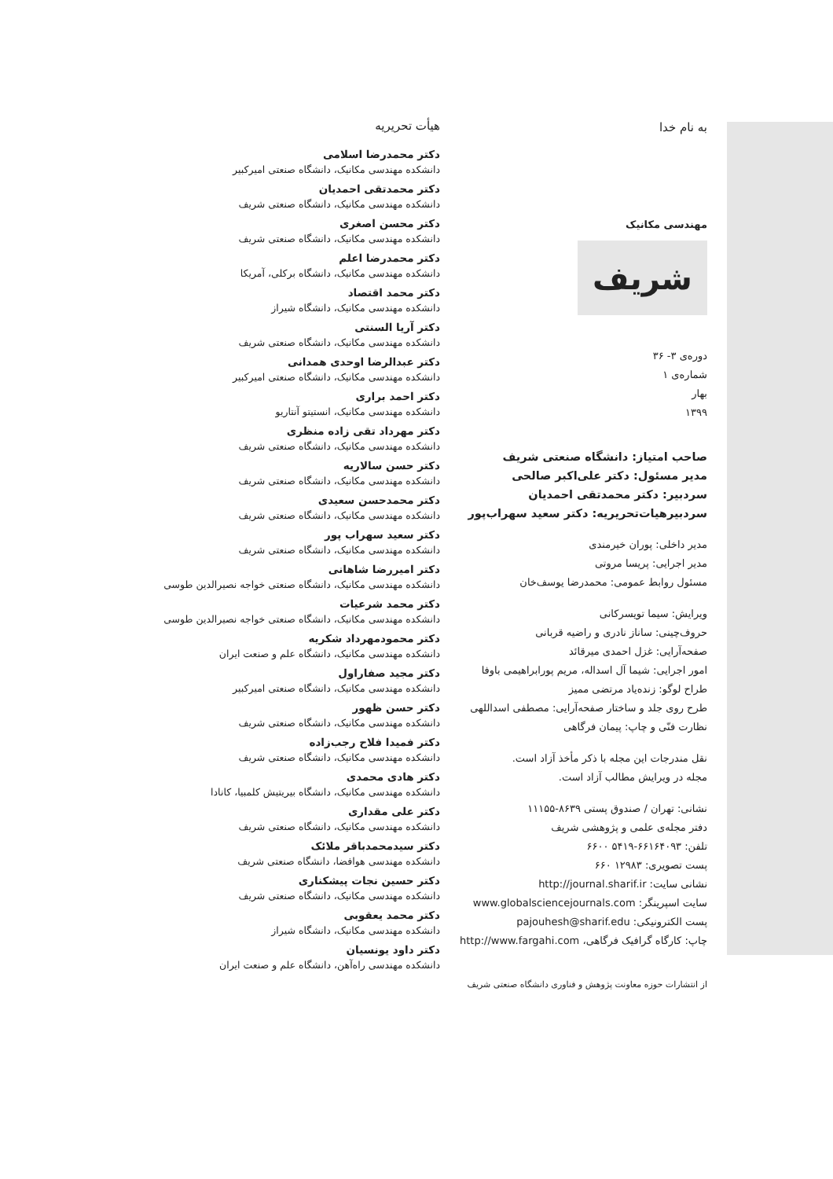به نام خدا
مهندسی مکانیک
شریف
دوره‌ی ۳- ۳۶
شماره‌ی ۱
بهار
۱۳۹۹
صاحب امتیاز: دانشگاه صنعتی شریف
مدیر مسئول: دکتر علی‌اکبر صالحی
سردبیر: دکتر محمدتقی احمدیان
سردبیرهیات‌تحریریه: دکتر سعید سهراب‌پور
مدیر داخلی: پوران خیرمندی
مدیر اجرایی: پریسا مروتی
مسئول روابط عمومی: محمدرضا یوسف‌خان
ویرایش: سیما تویسرکانی
حروف‌چینی: ساناز نادری و راضیه قربانی
صفحه‌آرایی: غزل احمدی میرقائد
امور اجرایی: شیما آل اسداله، مریم پورابراهیمی باوفا
طراح لوگو: زنده‌یاد مرتضی ممیز
طرح روی جلد و ساختار صفحه‌آرایی: مصطفی اسداللهی
نظارت فنّی و چاپ: پیمان فرگاهی
نقل مندرجات این مجله با ذکر مأخذ آزاد است.
مجله در ویرایش مطالب آزاد است.
نشانی: تهران / صندوق پستی ۸۶۳۹-۱۱۱۵۵
دفتر مجله‌ی علمی و پژوهشی شریف
تلفن: ۶۶۱۶۴۰۹۳-۵۴۱۹ ۶۶۰۰
پست تصویری: ۱۲۹۸۳ ۶۶۰
نشانی سایت: http://journal.sharif.ir
سایت اسپرینگر: www.globalsciencejournals.com
پست الکترونیکی: pajouhesh@sharif.edu
چاپ: کارگاه گرافیک فرگاهی، http://www.fargahi.com
از انتشارات حوزه معاونت پژوهش و فناوری دانشگاه صنعتی شریف
هیأت تحریریه
دکتر محمدرضا اسلامی
دانشکده مهندسی مکانیک، دانشگاه صنعتی امیرکبیر
دکتر محمدتقی احمدیان
دانشکده مهندسی مکانیک، دانشگاه صنعتی شریف
دکتر محسن اصغری
دانشکده مهندسی مکانیک، دانشگاه صنعتی شریف
دکتر محمدرضا اعلم
دانشکده مهندسی مکانیک، دانشگاه برکلی، آمریکا
دکتر محمد اقتصاد
دانشکده مهندسی مکانیک، دانشگاه شیراز
دکتر آریا السنتی
دانشکده مهندسی مکانیک، دانشگاه صنعتی شریف
دکتر عبدالرضا اوحدی همدانی
دانشکده مهندسی مکانیک، دانشگاه صنعتی امیرکبیر
دکتر احمد براری
دانشکده مهندسی مکانیک، انستیتو آنتاریو
دکتر مهرداد تقی زاده منظری
دانشکده مهندسی مکانیک، دانشگاه صنعتی شریف
دکتر حسن سالاریه
دانشکده مهندسی مکانیک، دانشگاه صنعتی شریف
دکتر محمدحسن سعیدی
دانشکده مهندسی مکانیک، دانشگاه صنعتی شریف
دکتر سعید سهراب پور
دانشکده مهندسی مکانیک، دانشگاه صنعتی شریف
دکتر امیررضا شاهانی
دانشکده مهندسی مکانیک، دانشگاه صنعتی خواجه نصیرالدین طوسی
دکتر محمد شرعیات
دانشکده مهندسی مکانیک، دانشگاه صنعتی خواجه نصیرالدین طوسی
دکتر محمودمهرداد شکریه
دانشکده مهندسی مکانیک، دانشگاه علم و صنعت ایران
دکتر مجید صفاراول
دانشکده مهندسی مکانیک، دانشگاه صنعتی امیرکبیر
دکتر حسن ظهور
دانشکده مهندسی مکانیک، دانشگاه صنعتی شریف
دکتر فمیدا فلاح رجب‌زاده
دانشکده مهندسی مکانیک، دانشگاه صنعتی شریف
دکتر هادی محمدی
دانشکده مهندسی مکانیک، دانشگاه بیریتیش کلمبیا، کانادا
دکتر علی مقداری
دانشکده مهندسی مکانیک، دانشگاه صنعتی شریف
دکتر سیدمحمدباقر ملائک
دانشکده مهندسی هوافضا، دانشگاه صنعتی شریف
دکتر حسین نجات پیشکناری
دانشکده مهندسی مکانیک، دانشگاه صنعتی شریف
دکتر محمد یعقوبی
دانشکده مهندسی مکانیک، دانشگاه شیراز
دکتر داود یونسیان
دانشکده مهندسی راه‌آهن، دانشگاه علم و صنعت ایران